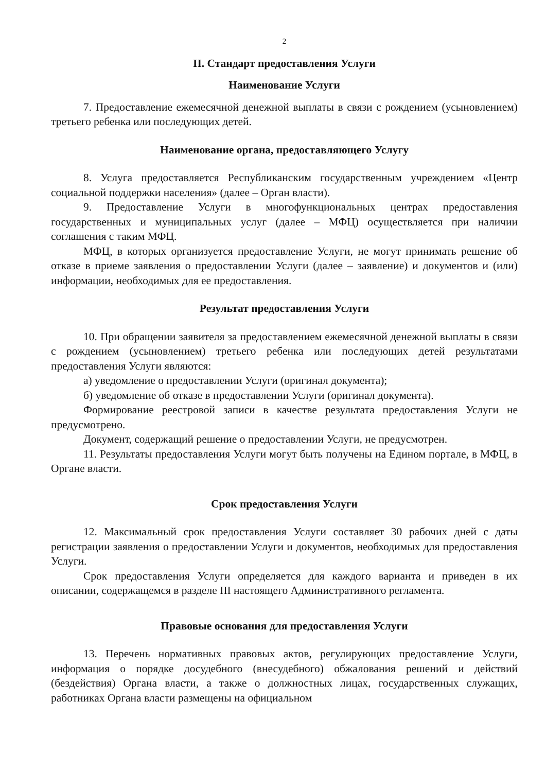2
II. Стандарт предоставления Услуги
Наименование Услуги
7. Предоставление ежемесячной денежной выплаты в связи с рождением (усыновлением) третьего ребенка или последующих детей.
Наименование органа, предоставляющего Услугу
8. Услуга предоставляется Республиканским государственным учреждением «Центр социальной поддержки населения» (далее – Орган власти).
9. Предоставление Услуги в многофункциональных центрах предоставления государственных и муниципальных услуг (далее – МФЦ) осуществляется при наличии соглашения с таким МФЦ.
МФЦ, в которых организуется предоставление Услуги, не могут принимать решение об отказе в приеме заявления о предоставлении Услуги (далее – заявление) и документов и (или) информации, необходимых для ее предоставления.
Результат предоставления Услуги
10. При обращении заявителя за предоставлением ежемесячной денежной выплаты в связи с рождением (усыновлением) третьего ребенка или последующих детей результатами предоставления Услуги являются:
а) уведомление о предоставлении Услуги (оригинал документа);
б) уведомление об отказе в предоставлении Услуги (оригинал документа).
Формирование реестровой записи в качестве результата предоставления Услуги не предусмотрено.
Документ, содержащий решение о предоставлении Услуги, не предусмотрен.
11. Результаты предоставления Услуги могут быть получены на Едином портале, в МФЦ, в Органе власти.
Срок предоставления Услуги
12. Максимальный срок предоставления Услуги составляет 30 рабочих дней с даты регистрации заявления о предоставлении Услуги и документов, необходимых для предоставления Услуги.
Срок предоставления Услуги определяется для каждого варианта и приведен в их описании, содержащемся в разделе III настоящего Административного регламента.
Правовые основания для предоставления Услуги
13. Перечень нормативных правовых актов, регулирующих предоставление Услуги, информация о порядке досудебного (внесудебного) обжалования решений и действий (бездействия) Органа власти, а также о должностных лицах, государственных служащих, работниках Органа власти размещены на официальном